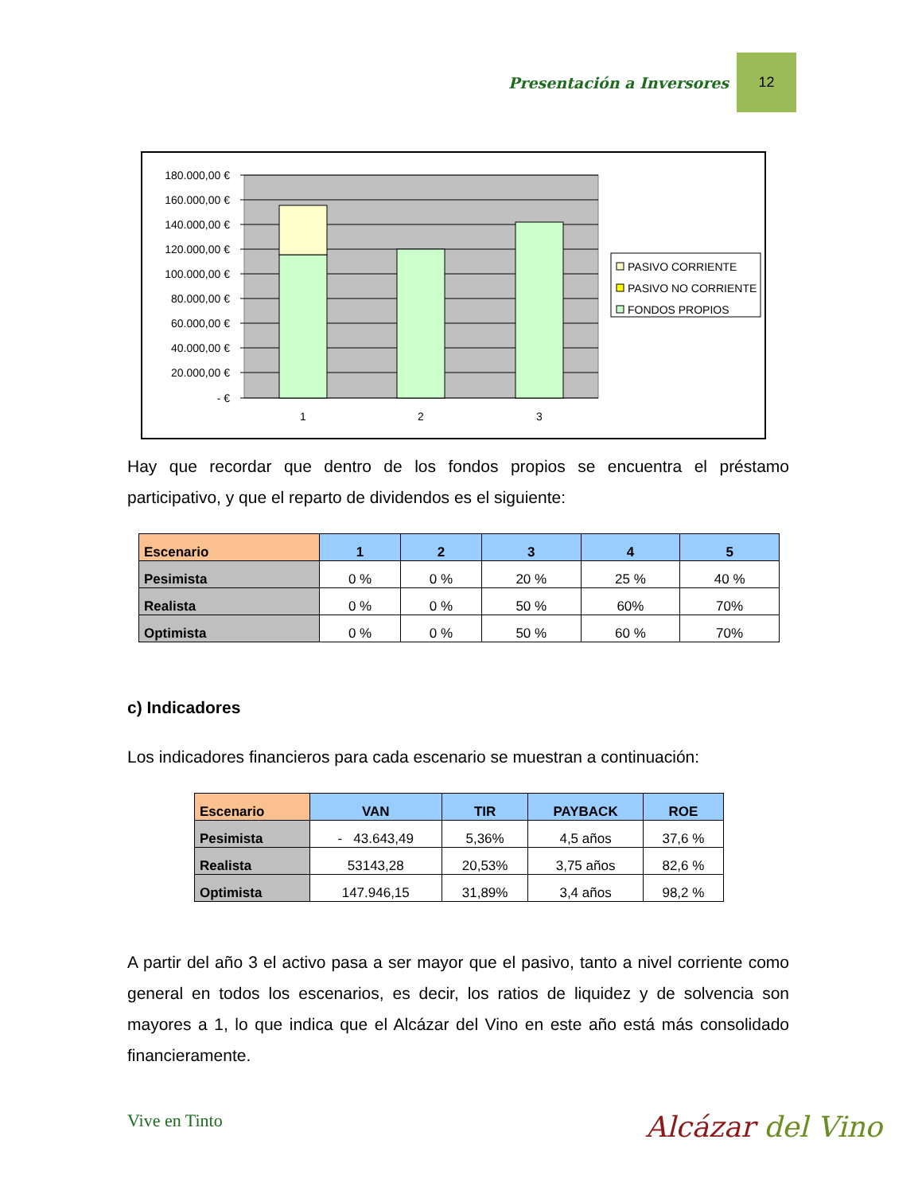Presentación a Inversores 12
180.000,00 €
160.000,00 €
140.000,00 €
120.000,00 €
100.000,00 €
80.000,00 €
60.000,00 €
40.000,00 €
20.000,00 €
- €
1
2
3
PASIVO CORRIENTE
PASIVO NO CORRIENTE
FONDOS PROPIOS
Hay que recordar que dentro de los fondos propios se encuentra el préstamo participativo, y que el reparto de dividendos es el siguiente:
| Escenario | 1 | 2 | 3 | 4 | 5 |
| --- | --- | --- | --- | --- | --- |
| Pesimista | 0 % | 0 % | 20 % | 25 % | 40 % |
| Realista | 0 % | 0 % | 50 % | 60% | 70% |
| Optimista | 0 % | 0 % | 50 % | 60 % | 70% |
c) Indicadores
Los indicadores financieros para cada escenario se muestran a continuación:
| Escenario | VAN | TIR | PAYBACK | ROE |
| --- | --- | --- | --- | --- |
| Pesimista | - 43.643,49 | 5,36% | 4,5 años | 37,6 % |
| Realista | 53143,28 | 20,53% | 3,75 años | 82,6 % |
| Optimista | 147.946,15 | 31,89% | 3,4 años | 98,2 % |
A partir del año 3 el activo pasa a ser mayor que el pasivo, tanto a nivel corriente como general en todos los escenarios, es decir, los ratios de liquidez y de solvencia son mayores a 1, lo que indica que el Alcázar del Vino en este año está más consolidado financieramente.
Vive en Tinto Alcázar del Vino